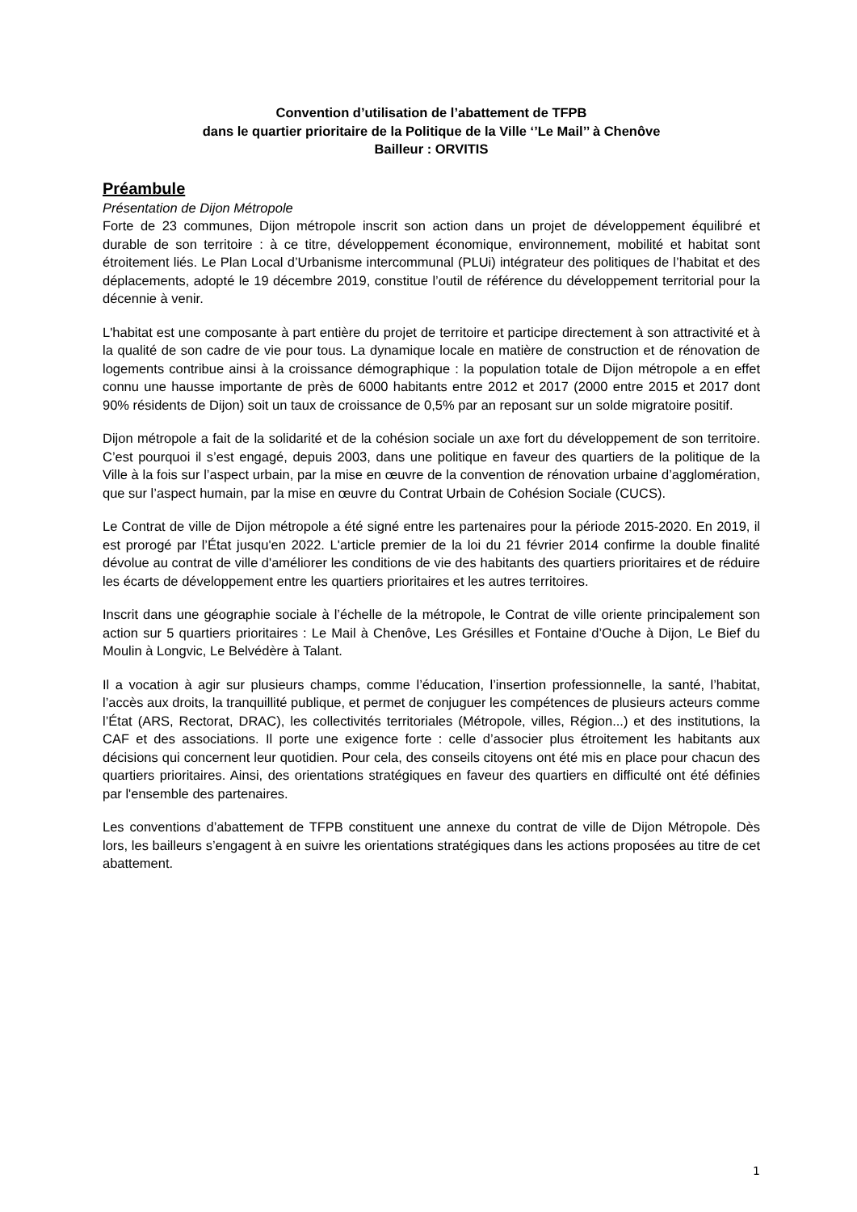Convention d’utilisation de l’abattement de TFPB
dans le quartier prioritaire de la Politique de la Ville ‘’Le Mail’’ à Chenôve
Bailleur : ORVITIS
Préambule
Présentation de Dijon Métropole
Forte de 23 communes, Dijon métropole inscrit son action dans un projet de développement équilibré et durable de son territoire : à ce titre, développement économique, environnement, mobilité et habitat sont étroitement liés. Le Plan Local d’Urbanisme intercommunal (PLUi) intégrateur des politiques de l’habitat et des déplacements, adopté le 19 décembre 2019, constitue l’outil de référence du développement territorial pour la décennie à venir.
L'habitat est une composante à part entière du projet de territoire et participe directement à son attractivité et à la qualité de son cadre de vie pour tous. La dynamique locale en matière de construction et de rénovation de logements contribue ainsi à la croissance démographique : la population totale de Dijon métropole a en effet connu une hausse importante de près de 6000 habitants entre 2012 et 2017 (2000 entre 2015 et 2017 dont 90% résidents de Dijon) soit un taux de croissance de 0,5% par an reposant sur un solde migratoire positif.
Dijon métropole a fait de la solidarité et de la cohésion sociale un axe fort du développement de son territoire. C’est pourquoi il s’est engagé, depuis 2003, dans une politique en faveur des quartiers de la politique de la Ville à la fois sur l’aspect urbain, par la mise en œuvre de la convention de rénovation urbaine d’agglomération, que sur l’aspect humain, par la mise en œuvre du Contrat Urbain de Cohésion Sociale (CUCS).
Le Contrat de ville de Dijon métropole a été signé entre les partenaires pour la période 2015-2020. En 2019, il est prorogé par l’État jusqu'en 2022. L'article premier de la loi du 21 février 2014 confirme la double finalité dévolue au contrat de ville d'améliorer les conditions de vie des habitants des quartiers prioritaires et de réduire les écarts de développement entre les quartiers prioritaires et les autres territoires.
Inscrit dans une géographie sociale à l’échelle de la métropole, le Contrat de ville oriente principalement son action sur 5 quartiers prioritaires : Le Mail à Chenôve, Les Grésilles et Fontaine d’Ouche à Dijon, Le Bief du Moulin à Longvic, Le Belvédère à Talant.
Il a vocation à agir sur plusieurs champs, comme l’éducation, l’insertion professionnelle, la santé, l’habitat, l’accès aux droits, la tranquillité publique, et permet de conjuguer les compétences de plusieurs acteurs comme l’État (ARS, Rectorat, DRAC), les collectivités territoriales (Métropole, villes, Région...) et des institutions, la CAF et des associations. Il porte une exigence forte : celle d’associer plus étroitement les habitants aux décisions qui concernent leur quotidien. Pour cela, des conseils citoyens ont été mis en place pour chacun des quartiers prioritaires. Ainsi, des orientations stratégiques en faveur des quartiers en difficulté ont été définies par l'ensemble des partenaires.
Les conventions d’abattement de TFPB constituent une annexe du contrat de ville de Dijon Métropole. Dès lors, les bailleurs s’engagent à en suivre les orientations stratégiques dans les actions proposées au titre de cet abattement.
1